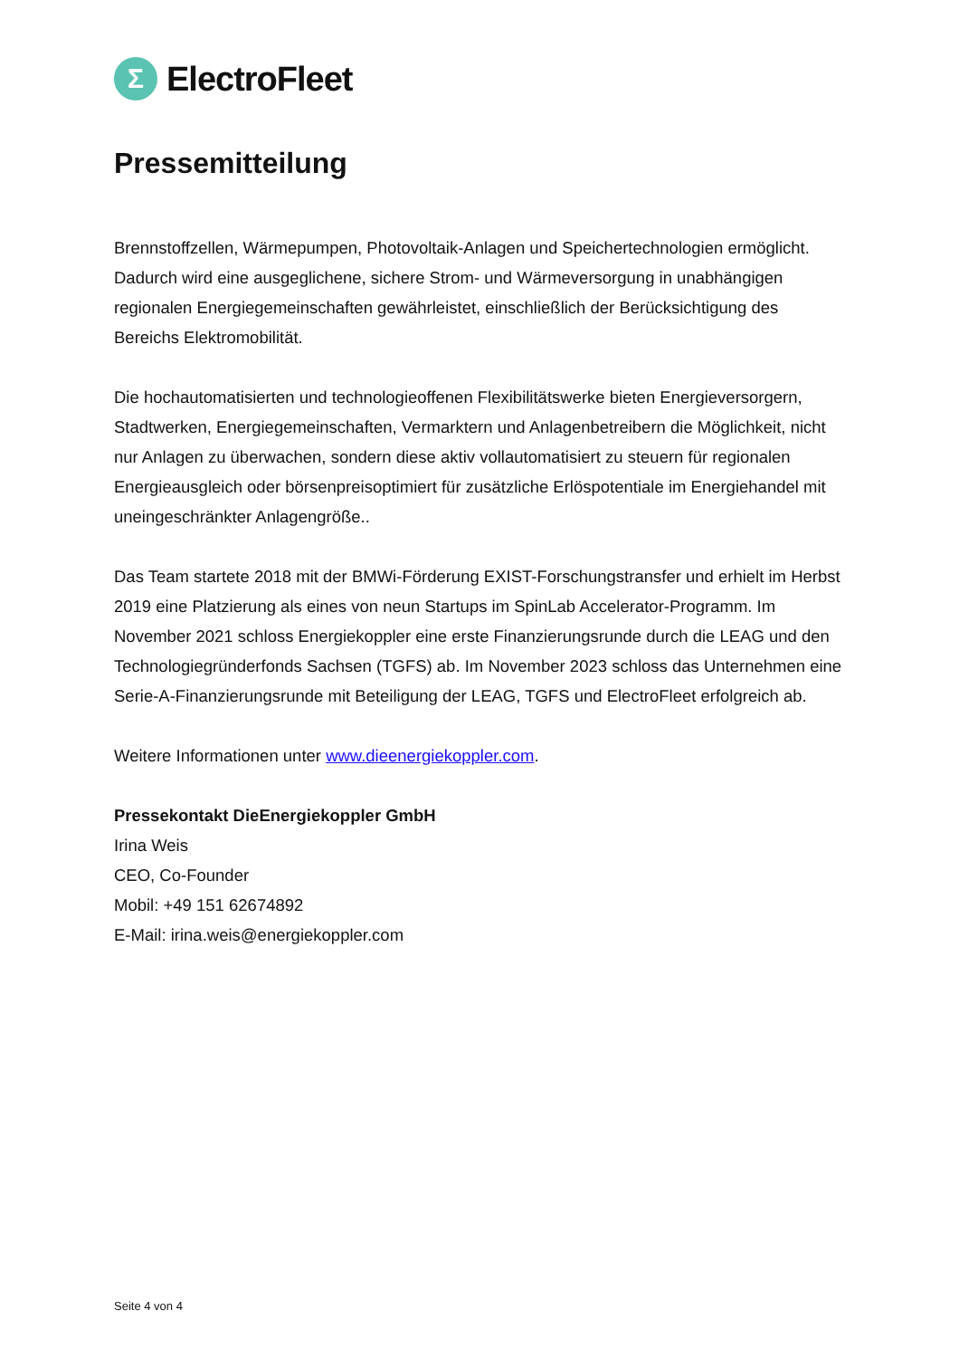Σ
ElectroFleet
Pressemitteilung
Brennstoffzellen, Wärmepumpen, Photovoltaik-Anlagen und Speichertechnologien ermöglicht. Dadurch wird eine ausgeglichene, sichere Strom- und Wärmeversorgung in unabhängigen regionalen Energiegemeinschaften gewährleistet, einschließlich der Berücksichtigung des Bereichs Elektromobilität.
Die hochautomatisierten und technologieoffenen Flexibilitätswerke bieten Energieversorgern, Stadtwerken, Energiegemeinschaften, Vermarktern und Anlagenbetreibern die Möglichkeit, nicht nur Anlagen zu überwachen, sondern diese aktiv vollautomatisiert zu steuern für regionalen Energieausgleich oder börsenpreisoptimiert für zusätzliche Erlöspotentiale im Energiehandel mit uneingeschränkter Anlagengröße..
Das Team startete 2018 mit der BMWi-Förderung EXIST-Forschungstransfer und erhielt im Herbst 2019 eine Platzierung als eines von neun Startups im SpinLab Accelerator-Programm. Im November 2021 schloss Energiekoppler eine erste Finanzierungsrunde durch die LEAG und den Technologiegründerfonds Sachsen (TGFS) ab. Im November 2023 schloss das Unternehmen eine Serie-A-Finanzierungsrunde mit Beteiligung der LEAG, TGFS und ElectroFleet erfolgreich ab.
Weitere Informationen unter www.dieenergiekoppler.com.
Pressekontakt DieEnergiekoppler GmbH
Irina Weis
CEO, Co-Founder
Mobil: +49 151 62674892
E-Mail: irina.weis@energiekoppler.com
Seite 4 von 4